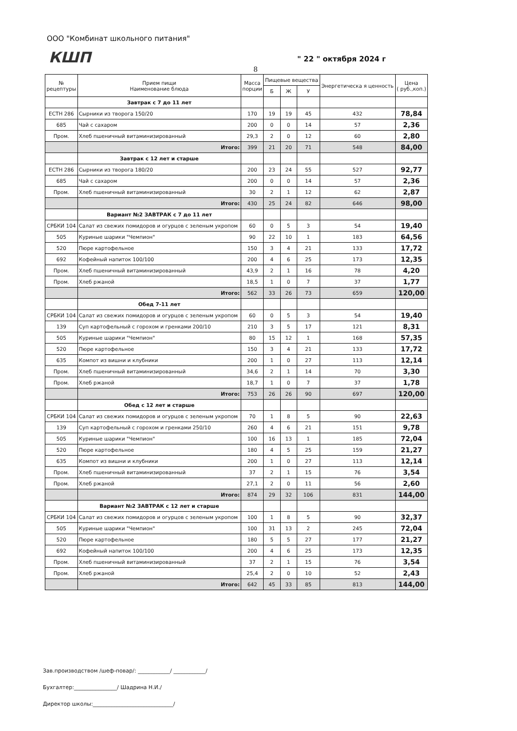ООО "Комбинат школьного питания"
КШП " 22 " октября 2024 г
8
| № рецептуры | Прием пищи Наименование блюда | Масса порции | Пищевые вещества | | | Энергетическа я ценность | Цена ( руб.,коп.) |
| --- | --- | --- | --- | --- | --- | --- | --- |
| | | | Б | Ж | У | | |
| | Завтрак с 7 до 11 лет | | | | | | |
| ЕСТН 286 | Сырники из творога 150/20 | 170 | 19 | 19 | 45 | 432 | 78,84 |
| 685 | Чай с сахаром | 200 | 0 | 0 | 14 | 57 | 2,36 |
| Пром. | Хлеб пшеничный витаминизированный | 29,3 | 2 | 0 | 12 | 60 | 2,80 |
| | Итого: | 399 | 21 | 20 | 71 | 548 | 84,00 |
| | Завтрак с 12 лет и старше | | | | | | |
| ЕСТН 286 | Сырники из творога 180/20 | 200 | 23 | 24 | 55 | 527 | 92,77 |
| 685 | Чай с сахаром | 200 | 0 | 0 | 14 | 57 | 2,36 |
| Пром. | Хлеб пшеничный витаминизированный | 30 | 2 | 1 | 12 | 62 | 2,87 |
| | Итого: | 430 | 25 | 24 | 82 | 646 | 98,00 |
| | Вариант №2 ЗАВТРАК с 7 до 11 лет | | | | | | |
| СРБКИ 104 | Салат из свежих помидоров и огурцов с зеленым укропом | 60 | 0 | 5 | 3 | 54 | 19,40 |
| 505 | Куриные шарики "Чемпион" | 90 | 22 | 10 | 1 | 183 | 64,56 |
| 520 | Пюре картофельное | 150 | 3 | 4 | 21 | 133 | 17,72 |
| 692 | Кофейный напиток 100/100 | 200 | 4 | 6 | 25 | 173 | 12,35 |
| Пром. | Хлеб пшеничный витаминизированный | 43,9 | 2 | 1 | 16 | 78 | 4,20 |
| Пром. | Хлеб ржаной | 18,5 | 1 | 0 | 7 | 37 | 1,77 |
| | Итого: | 562 | 33 | 26 | 73 | 659 | 120,00 |
| | Обед 7-11 лет | | | | | | |
| СРБКИ 104 | Салат из свежих помидоров и огурцов с зеленым укропом | 60 | 0 | 5 | 3 | 54 | 19,40 |
| 139 | Суп картофельный с горохом и гренками 200/10 | 210 | 3 | 5 | 17 | 121 | 8,31 |
| 505 | Куриные шарики "Чемпион" | 80 | 15 | 12 | 1 | 168 | 57,35 |
| 520 | Пюре картофельное | 150 | 3 | 4 | 21 | 133 | 17,72 |
| 635 | Компот из вишни и клубники | 200 | 1 | 0 | 27 | 113 | 12,14 |
| Пром. | Хлеб пшеничный витаминизированный | 34,6 | 2 | 1 | 14 | 70 | 3,30 |
| Пром. | Хлеб ржаной | 18,7 | 1 | 0 | 7 | 37 | 1,78 |
| | Итого: | 753 | 26 | 26 | 90 | 697 | 120,00 |
| | Обед с 12 лет и старше | | | | | | |
| СРБКИ 104 | Салат из свежих помидоров и огурцов с зеленым укропом | 70 | 1 | 8 | 5 | 90 | 22,63 |
| 139 | Суп картофельный с горохом и гренками 250/10 | 260 | 4 | 6 | 21 | 151 | 9,78 |
| 505 | Куриные шарики "Чемпион" | 100 | 16 | 13 | 1 | 185 | 72,04 |
| 520 | Пюре картофельное | 180 | 4 | 5 | 25 | 159 | 21,27 |
| 635 | Компот из вишни и клубники | 200 | 1 | 0 | 27 | 113 | 12,14 |
| Пром. | Хлеб пшеничный витаминизированный | 37 | 2 | 1 | 15 | 76 | 3,54 |
| Пром. | Хлеб ржаной | 27,1 | 2 | 0 | 11 | 56 | 2,60 |
| | Итого: | 874 | 29 | 32 | 106 | 831 | 144,00 |
| | Вариант №2 ЗАВТРАК с 12 лет и старше | | | | | | |
| СРБКИ 104 | Салат из свежих помидоров и огурцов с зеленым укропом | 100 | 1 | 8 | 5 | 90 | 32,37 |
| 505 | Куриные шарики "Чемпион" | 100 | 31 | 13 | 2 | 245 | 72,04 |
| 520 | Пюре картофельное | 180 | 5 | 5 | 27 | 177 | 21,27 |
| 692 | Кофейный напиток 100/100 | 200 | 4 | 6 | 25 | 173 | 12,35 |
| Пром. | Хлеб пшеничный витаминизированный | 37 | 2 | 1 | 15 | 76 | 3,54 |
| Пром. | Хлеб ржаной | 25,4 | 2 | 0 | 10 | 52 | 2,43 |
| | Итого: | 642 | 45 | 33 | 85 | 813 | 144,00 |
Зав.производством /шеф-повар/: ____________/ ____________/
Бухгалтер:________________/ Шадрина Н.И./
Директор школы:______________________________/